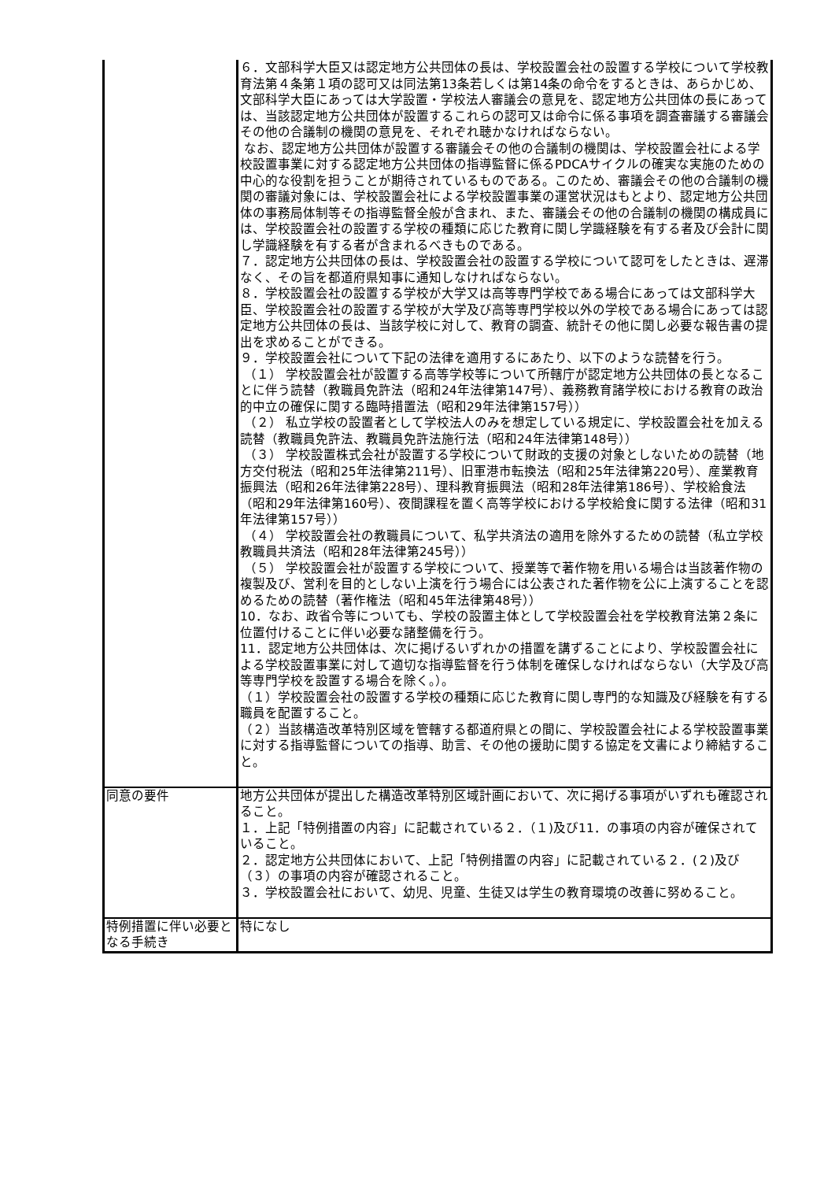| | ６．文部科学大臣又は認定地方公共団体の長は、学校設置会社の設置する学校について学校教育法第４条第１項の認可又は同法第13条若しくは第14条の命令をするときは、あらかじめ、文部科学大臣にあっては大学設置・学校法人審議会の意見を、認定地方公共団体の長にあっては、当該認定地方公共団体が設置するこれらの認可又は命令に係る事項を調査審議する審議会その他の合議制の機関の意見を、それぞれ聴かなければならない。 なお、認定地方公共団体が設置する審議会その他の合議制の機関は、学校設置会社による学校設置事業に対する認定地方公共団体の指導監督に係るPDCAサイクルの確実な実施のための中心的な役割を担うことが期待されているものである。このため、審議会その他の合議制の機関の審議対象には、学校設置会社による学校設置事業の運営状況はもとより、認定地方公共団体の事務局体制等その指導監督全般が含まれ、また、審議会その他の合議制の機関の構成員には、学校設置会社の設置する学校の種類に応じた教育に関し学識経験を有する者及び会計に関し学識経験を有する者が含まれるべきものである。 ７．認定地方公共団体の長は、学校設置会社の設置する学校について認可をしたときは、遅滞なく、その旨を都道府県知事に通知しなければならない。 ８．学校設置会社の設置する学校が大学又は高等専門学校である場合にあっては文部科学大臣、学校設置会社の設置する学校が大学及び高等専門学校以外の学校である場合にあっては認定地方公共団体の長は、当該学校に対して、教育の調査、統計その他に関し必要な報告書の提出を求めることができる。 ９．学校設置会社について下記の法律を適用するにあたり、以下のような読替を行う。 （１） 学校設置会社が設置する高等学校等について所轄庁が認定地方公共団体の長となることに伴う読替（教職員免許法（昭和24年法律第147号）、義務教育諸学校における教育の政治的中立の確保に関する臨時措置法（昭和29年法律第157号）） （２） 私立学校の設置者として学校法人のみを想定している規定に、学校設置会社を加える読替（教職員免許法、教職員免許法施行法（昭和24年法律第148号）） （３） 学校設置株式会社が設置する学校について財政的支援の対象としないための読替（地方交付税法（昭和25年法律第211号）、旧軍港市転換法（昭和25年法律第220号）、産業教育振興法（昭和26年法律第228号）、理科教育振興法（昭和28年法律第186号）、学校給食法（昭和29年法律第160号）、夜間課程を置く高等学校における学校給食に関する法律（昭和31年法律第157号）） （４） 学校設置会社の教職員について、私学共済法の適用を除外するための読替（私立学校教職員共済法（昭和28年法律第245号）） （５） 学校設置会社が設置する学校について、授業等で著作物を用いる場合は当該著作物の複製及び、営利を目的としない上演を行う場合には公表された著作物を公に上演することを認めるための読替（著作権法（昭和45年法律第48号）） 10．なお、政省令等についても、学校の設置主体として学校設置会社を学校教育法第２条に位置付けることに伴い必要な諸整備を行う。 11．認定地方公共団体は、次に掲げるいずれかの措置を講ずることにより、学校設置会社による学校設置事業に対して適切な指導監督を行う体制を確保しなければならない（大学及び高等専門学校を設置する場合を除く。）。 （１）学校設置会社の設置する学校の種類に応じた教育に関し専門的な知識及び経験を有する職員を配置すること。 （２）当該構造改革特別区域を管轄する都道府県との間に、学校設置会社による学校設置事業に対する指導監督についての指導、助言、その他の援助に関する協定を文書により締結すること。 |
| 同意の要件 | 地方公共団体が提出した構造改革特別区域計画において、次に掲げる事項がいずれも確認されること。 １．上記「特例措置の内容」に記載されている２．（１)及び11．の事項の内容が確保されていること。 ２．認定地方公共団体において、上記「特例措置の内容」に記載されている２．(２)及び（３）の事項の内容が確認されること。 ３．学校設置会社において、幼児、児童、生徒又は学生の教育環境の改善に努めること。 |
| 特例措置に伴い必要となる手続き | 特になし |